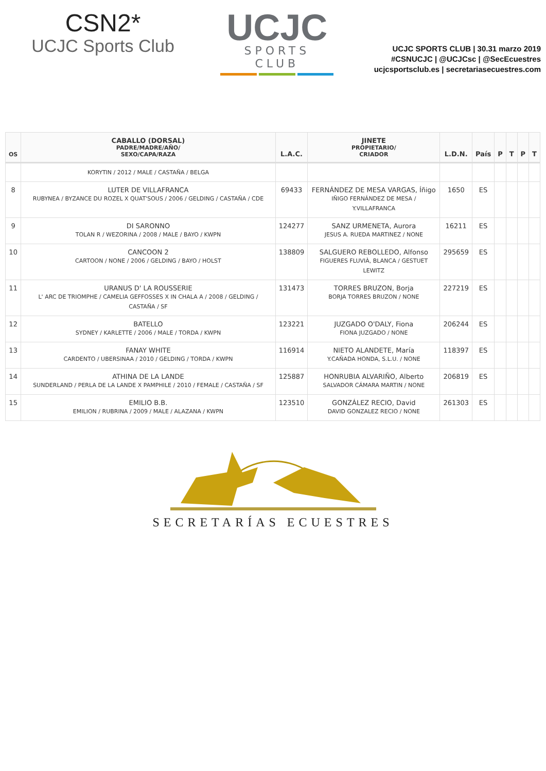CSN2*
UCJC Sports Club
UCJC
SPORTS CLUB
UCJC SPORTS CLUB | 30.31 marzo 2019
#CSNUCJC | @UCJCsc | @SecEcuestres
ucjcsportsclub.es | secretariasecuestres.com
| OS | CABALLO (DORSAL) PADRE/MADRE/AÑO/ SEXO/CAPA/RAZA | L.A.C. | JINETE PROPIETARIO/ CRIADOR | L.D.N. | País | P | T | P | T |
| --- | --- | --- | --- | --- | --- | --- | --- | --- | --- |
| | KORYTIN / 2012 / MALE / CASTAÑA / BELGA | | | | | | | | |
| 8 | LUTER DE VILLAFRANCA RUBYNEA / BYZANCE DU ROZEL X QUAT'SOUS / 2006 / GELDING / CASTAÑA / CDE | 69433 | FERNÁNDEZ DE MESA VARGAS, Íñigo IÑIGO FERNÁNDEZ DE MESA / Y.VILLAFRANCA | 1650 | ES | | | | |
| 9 | DI SARONNO TOLAN R / WEZORINA / 2008 / MALE / BAYO / KWPN | 124277 | SANZ URMENETA, Aurora JESUS A. RUEDA MARTINEZ / NONE | 16211 | ES | | | | |
| 10 | CANCOON 2 CARTOON / NONE / 2006 / GELDING / BAYO / HOLST | 138809 | SALGUERO REBOLLEDO, Alfonso FIGUERES FLUVIÀ, BLANCA / GESTUET LEWITZ | 295659 | ES | | | | |
| 11 | URANUS D' LA ROUSSERIE L' ARC DE TRIOMPHE / CAMELIA GEFFOSSES X IN CHALA A / 2008 / GELDING / CASTAÑA / SF | 131473 | TORRES BRUZON, Borja BORJA TORRES BRUZON / NONE | 227219 | ES | | | | |
| 12 | BATELLO SYDNEY / KARLETTE / 2006 / MALE / TORDA / KWPN | 123221 | JUZGADO O'DALY, Fiona FIONA JUZGADO / NONE | 206244 | ES | | | | |
| 13 | FANAY WHITE CARDENTO / UBERSINAA / 2010 / GELDING / TORDA / KWPN | 116914 | NIETO ALANDETE, María Y.CAÑADA HONDA, S.L.U. / NONE | 118397 | ES | | | | |
| 14 | ATHINA DE LA LANDE SUNDERLAND / PERLA DE LA LANDE X PAMPHILE / 2010 / FEMALE / CASTAÑA / SF | 125887 | HONRUBIA ALVARIÑO, Alberto SALVADOR CÁMARA MARTIN / NONE | 206819 | ES | | | | |
| 15 | EMILIO B.B. EMILION / RUBRINA / 2009 / MALE / ALAZANA / KWPN | 123510 | GONZÁLEZ RECIO, David DAVID GONZALEZ RECIO / NONE | 261303 | ES | | | | |
SECRETARÍAS ECUESTRES